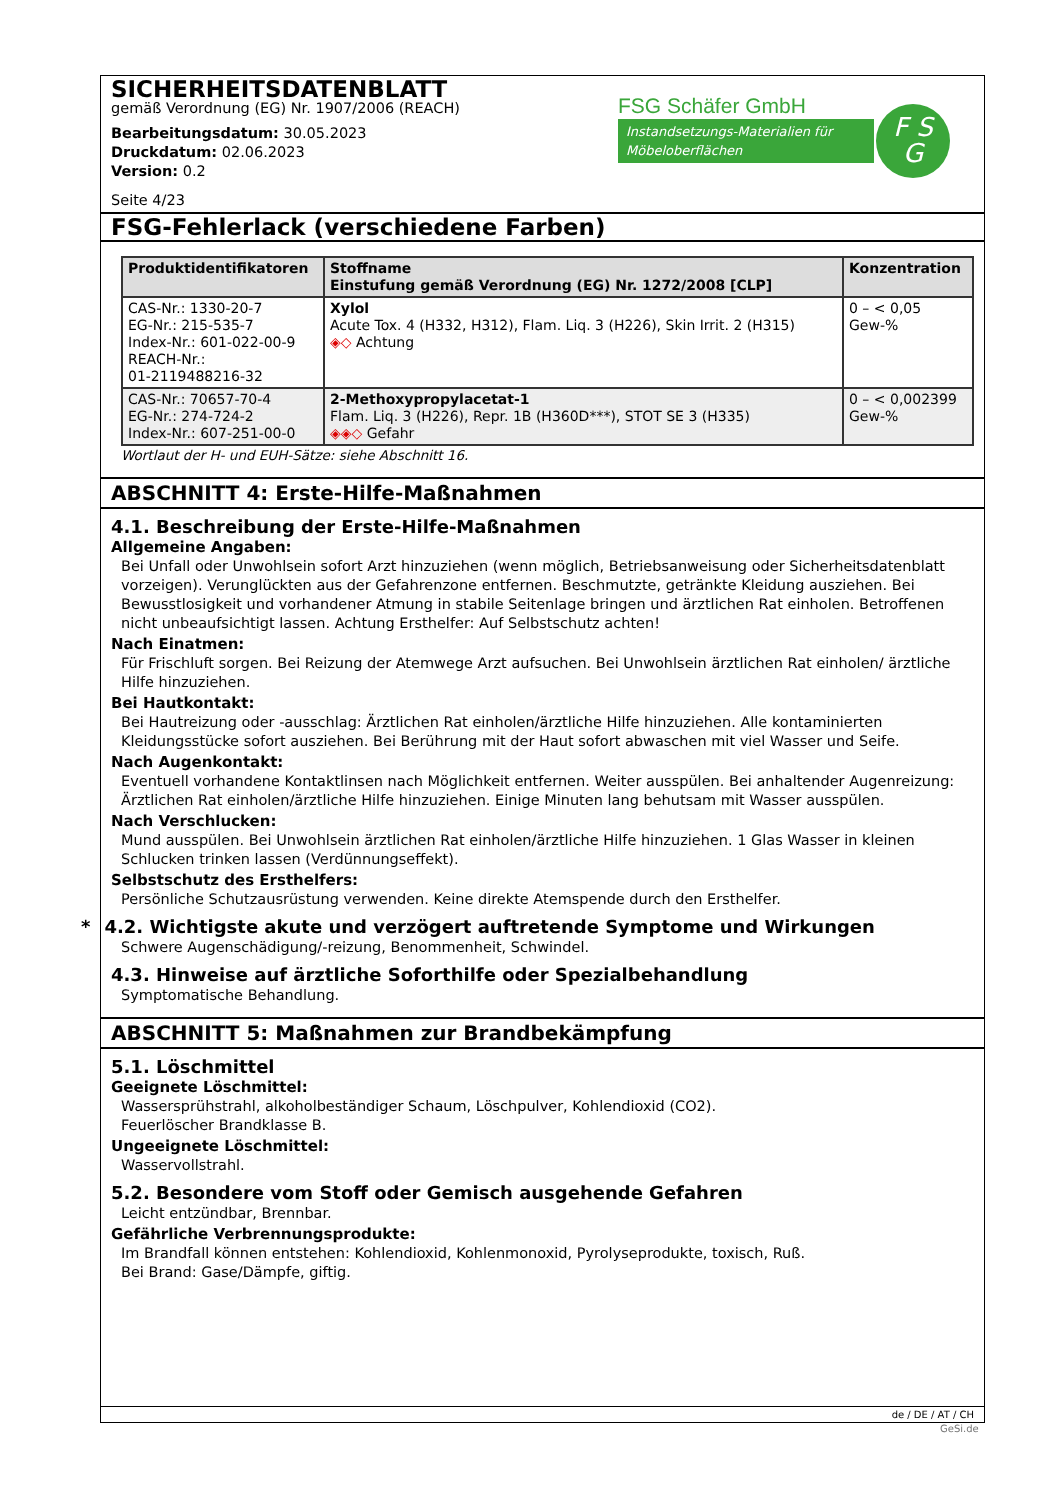SICHERHEITSDATENBLATT
gemäß Verordnung (EG) Nr. 1907/2006 (REACH)
Bearbeitungsdatum: 30.05.2023
Druckdatum: 02.06.2023
Version: 0.2
Seite 4/23
FSG Schäfer GmbH
Instandsetzungs-Materialien für Möbeloberflächen
F S
G
FSG-Fehlerlack (verschiedene Farben)
| Produktidentifikatoren | Stoffname Einstufung gemäß Verordnung (EG) Nr. 1272/2008 [CLP] | Konzentration |
| --- | --- | --- |
| CAS-Nr.: 1330-20-7 EG-Nr.: 215-535-7 Index-Nr.: 601-022-00-9 REACH-Nr.: 01-2119488216-32 | Xylol Acute Tox. 4 (H332, H312), Flam. Liq. 3 (H226), Skin Irrit. 2 (H315) ◈◇ Achtung | 0 – < 0,05 Gew-% |
| CAS-Nr.: 70657-70-4 EG-Nr.: 274-724-2 Index-Nr.: 607-251-00-0 | 2-Methoxypropylacetat-1 Flam. Liq. 3 (H226), Repr. 1B (H360D***), STOT SE 3 (H335) ◈◈◇ Gefahr | 0 – < 0,002399 Gew-% |
Wortlaut der H- und EUH-Sätze: siehe Abschnitt 16.
ABSCHNITT 4: Erste-Hilfe-Maßnahmen
4.1. Beschreibung der Erste-Hilfe-Maßnahmen
Allgemeine Angaben:
Bei Unfall oder Unwohlsein sofort Arzt hinzuziehen (wenn möglich, Betriebsanweisung oder Sicherheitsdatenblatt vorzeigen). Verunglückten aus der Gefahrenzone entfernen. Beschmutzte, getränkte Kleidung ausziehen. Bei Bewusstlosigkeit und vorhandener Atmung in stabile Seitenlage bringen und ärztlichen Rat einholen. Betroffenen nicht unbeaufsichtigt lassen. Achtung Ersthelfer: Auf Selbstschutz achten!
Nach Einatmen:
Für Frischluft sorgen. Bei Reizung der Atemwege Arzt aufsuchen. Bei Unwohlsein ärztlichen Rat einholen/ ärztliche Hilfe hinzuziehen.
Bei Hautkontakt:
Bei Hautreizung oder -ausschlag: Ärztlichen Rat einholen/ärztliche Hilfe hinzuziehen. Alle kontaminierten Kleidungsstücke sofort ausziehen. Bei Berührung mit der Haut sofort abwaschen mit viel Wasser und Seife.
Nach Augenkontakt:
Eventuell vorhandene Kontaktlinsen nach Möglichkeit entfernen. Weiter ausspülen. Bei anhaltender Augenreizung: Ärztlichen Rat einholen/ärztliche Hilfe hinzuziehen. Einige Minuten lang behutsam mit Wasser ausspülen.
Nach Verschlucken:
Mund ausspülen. Bei Unwohlsein ärztlichen Rat einholen/ärztliche Hilfe hinzuziehen. 1 Glas Wasser in kleinen Schlucken trinken lassen (Verdünnungseffekt).
Selbstschutz des Ersthelfers:
Persönliche Schutzausrüstung verwenden. Keine direkte Atemspende durch den Ersthelfer.
* 4.2. Wichtigste akute und verzögert auftretende Symptome und Wirkungen
Schwere Augenschädigung/-reizung, Benommenheit, Schwindel.
4.3. Hinweise auf ärztliche Soforthilfe oder Spezialbehandlung
Symptomatische Behandlung.
ABSCHNITT 5: Maßnahmen zur Brandbekämpfung
5.1. Löschmittel
Geeignete Löschmittel:
Wassersprühstrahl, alkoholbeständiger Schaum, Löschpulver, Kohlendioxid (CO2).
Feuerlöscher Brandklasse B.
Ungeeignete Löschmittel:
Wasservollstrahl.
5.2. Besondere vom Stoff oder Gemisch ausgehende Gefahren
Leicht entzündbar, Brennbar.
Gefährliche Verbrennungsprodukte:
Im Brandfall können entstehen: Kohlendioxid, Kohlenmonoxid, Pyrolyseprodukte, toxisch, Ruß.
Bei Brand: Gase/Dämpfe, giftig.
de / DE / AT / CH
GeSi.de